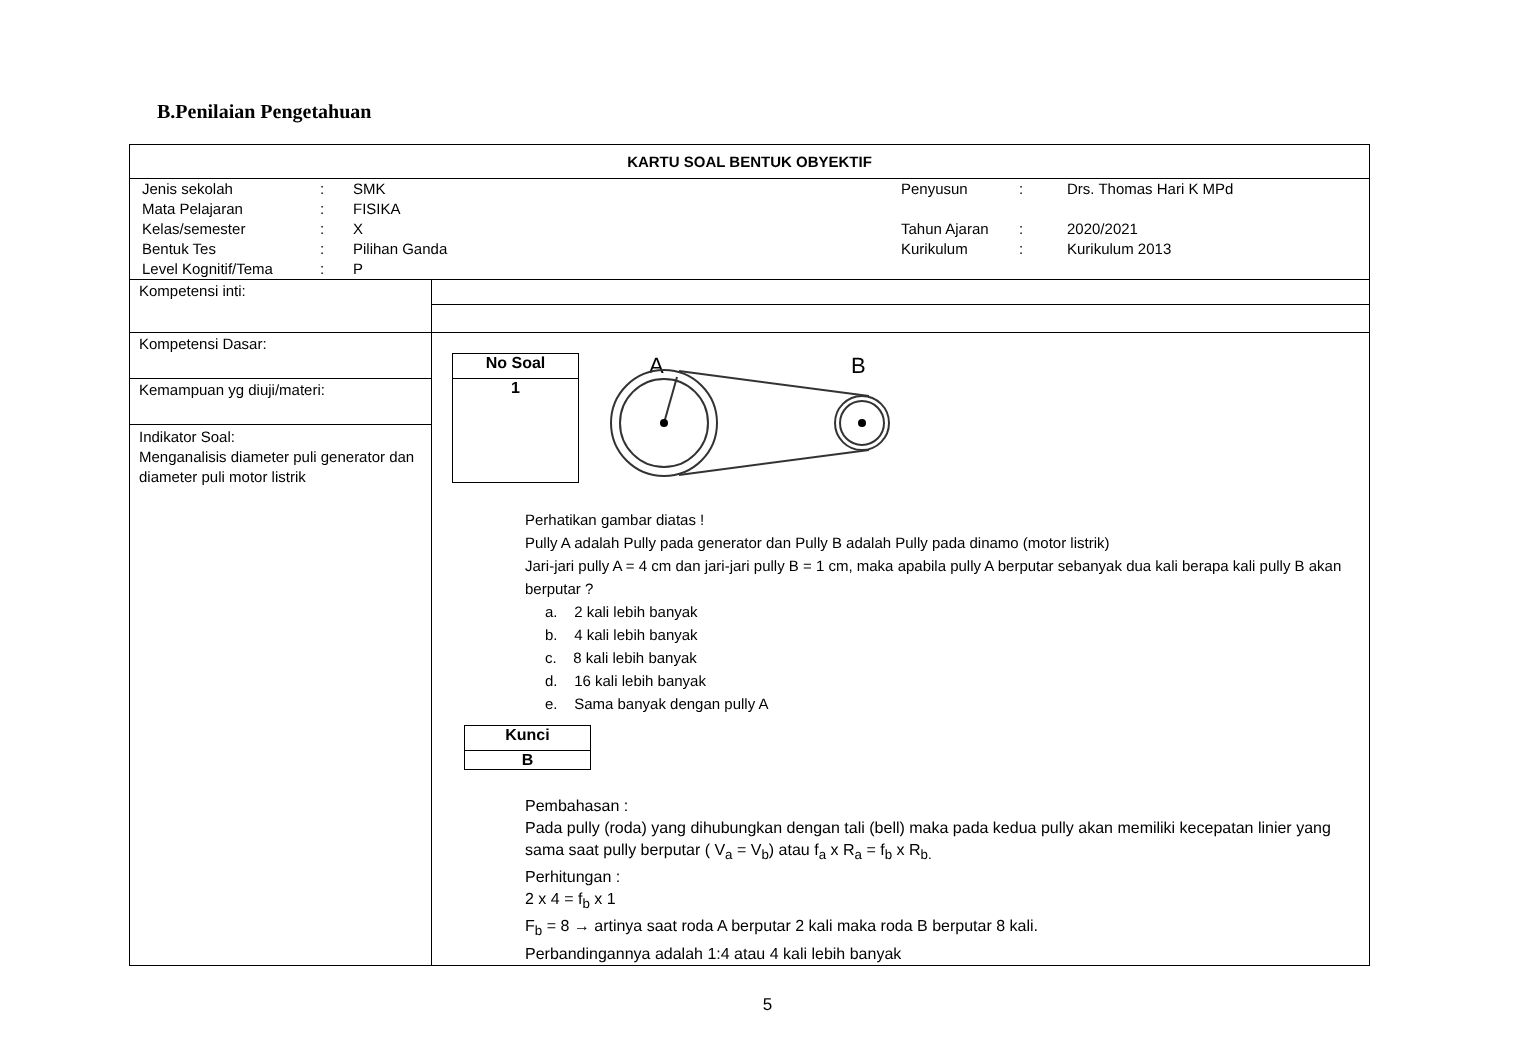B.Penilaian Pengetahuan
| KARTU SOAL BENTUK OBYEKTIF | |
| / Jenis sekolah / : / SMK / Penyusun / : / Drs. Thomas Hari K MPd / / Mata Pelajaran / : / FISIKA / / / / / Kelas/semester / : / X / Tahun Ajaran / : / 2020/2021 / / Bentuk Tes / : / Pilihan Ganda / Kurikulum / : / Kurikulum 2013 / / Level Kognitif/Tema / : / P / / / / | |
| Kompetensi inti: | |
| Kompetensi Dasar: | No Soal 1 A B Perhatikan gambar diatas ! Pully A adalah Pully pada generator dan Pully B adalah Pully pada dinamo (motor listrik) Jari-jari pully A = 4 cm dan jari-jari pully B = 1 cm, maka apabila pully A berputar sebanyak dua kali berapa kali pully B akan berputar ? a. 2 kali lebih banyak b. 4 kali lebih banyak c. 8 kali lebih banyak d. 16 kali lebih banyak e. Sama banyak dengan pully A Kunci B Pembahasan : Pada pully (roda) yang dihubungkan dengan tali (bell) maka pada kedua pully akan memiliki kecepatan linier yang sama saat pully berputar ( V<sub>a</sub> = V<sub>b</sub>) atau f<sub>a</sub> x R<sub>a</sub> = f<sub>b</sub> x R<sub>b.</sub> Perhitungan : 2 x 4 = f<sub>b</sub> x 1 F<sub>b</sub> = 8 → artinya saat roda A berputar 2 kali maka roda B berputar 8 kali. Perbandingannya adalah 1:4 atau 4 kali lebih banyak |
| Kemampuan yg diuji/materi: | |
| Indikator Soal: Menganalisis diameter puli generator dan diameter puli motor listrik | |
5